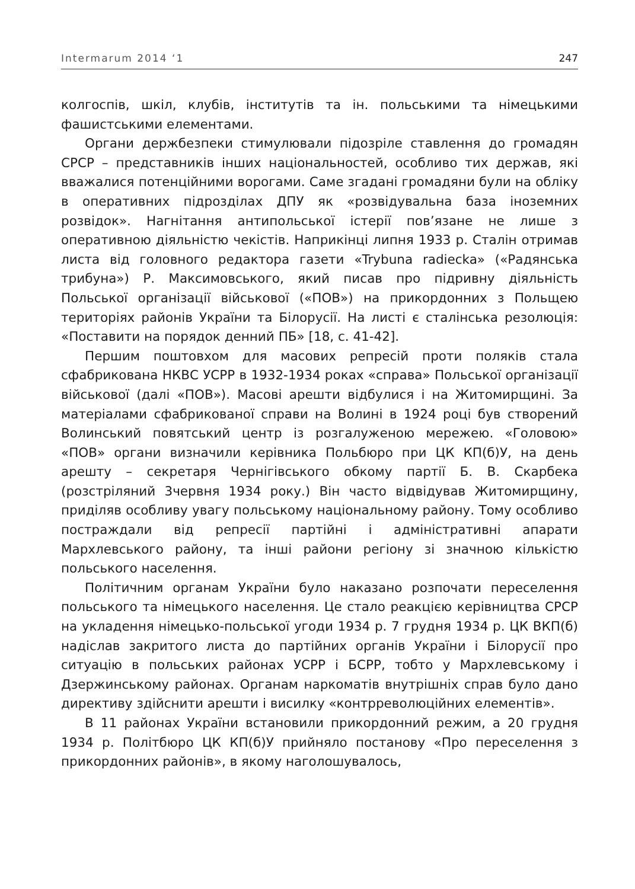Intermarum 2014 ‘1 247
колгоспів, шкіл, клубів, інститутів та ін. польськими та німецькими фашистськими елементами.
Органи держбезпеки стимулювали підозріле ставлення до громадян СРСР – представників інших національностей, особливо тих держав, які вважалися потенційними ворогами. Саме згадані громадяни були на обліку в оперативних підрозділах ДПУ як «розвідувальна база іноземних розвідок». Нагнітання антипольської істерії пов’язане не лише з оперативною діяльністю чекістів. Наприкінці липня 1933 р. Сталін отримав листа від головного редактора газети «Trybuna radiecka» («Радянська трибуна») Р. Максимовського, який писав про підривну діяльність Польської організації військової («ПОВ») на прикордонних з Польщею територіях районів України та Білорусії. На листі є сталінська резолюція: «Поставити на порядок денний ПБ» [18, с. 41-42].
Першим поштовхом для масових репресій проти поляків стала сфабрикована НКВС УСРР в 1932-1934 роках «справа» Польської організації військової (далі «ПОВ»). Масові арешти відбулися і на Житомирщині. За матеріалами сфабрикованої справи на Волині в 1924 році був створений Волинський повятський центр із розгалуженою мережею. «Головою» «ПОВ» органи визначили керівника Польбюро при ЦК КП(б)У, на день арешту – секретаря Чернігівського обкому партії Б. В. Скарбека (розстріляний 3червня 1934 року.) Він часто відвідував Житомирщину, приділяв особливу увагу польському національному району. Тому особливо постраждали від репресії партійні і адміністративні апарати Мархлевського району, та інші райони регіону зі значною кількістю польського населення.
Політичним органам України було наказано розпочати переселення польського та німецького населення. Це стало реакцією керівництва СРСР на укладення німецько-польської угоди 1934 р. 7 грудня 1934 р. ЦК ВКП(б) надіслав закритого листа до партійних органів України і Білорусії про ситуацію в польських районах УСРР і БСРР, тобто у Мархлевському і Дзержинському районах. Органам наркоматів внутрішніх справ було дано директиву здійснити арешти і висилку «контрреволюційних елементів».
В 11 районах України встановили прикордонний режим, а 20 грудня 1934 р. Політбюро ЦК КП(б)У прийняло постанову «Про переселення з прикордонних районів», в якому наголошувалось,